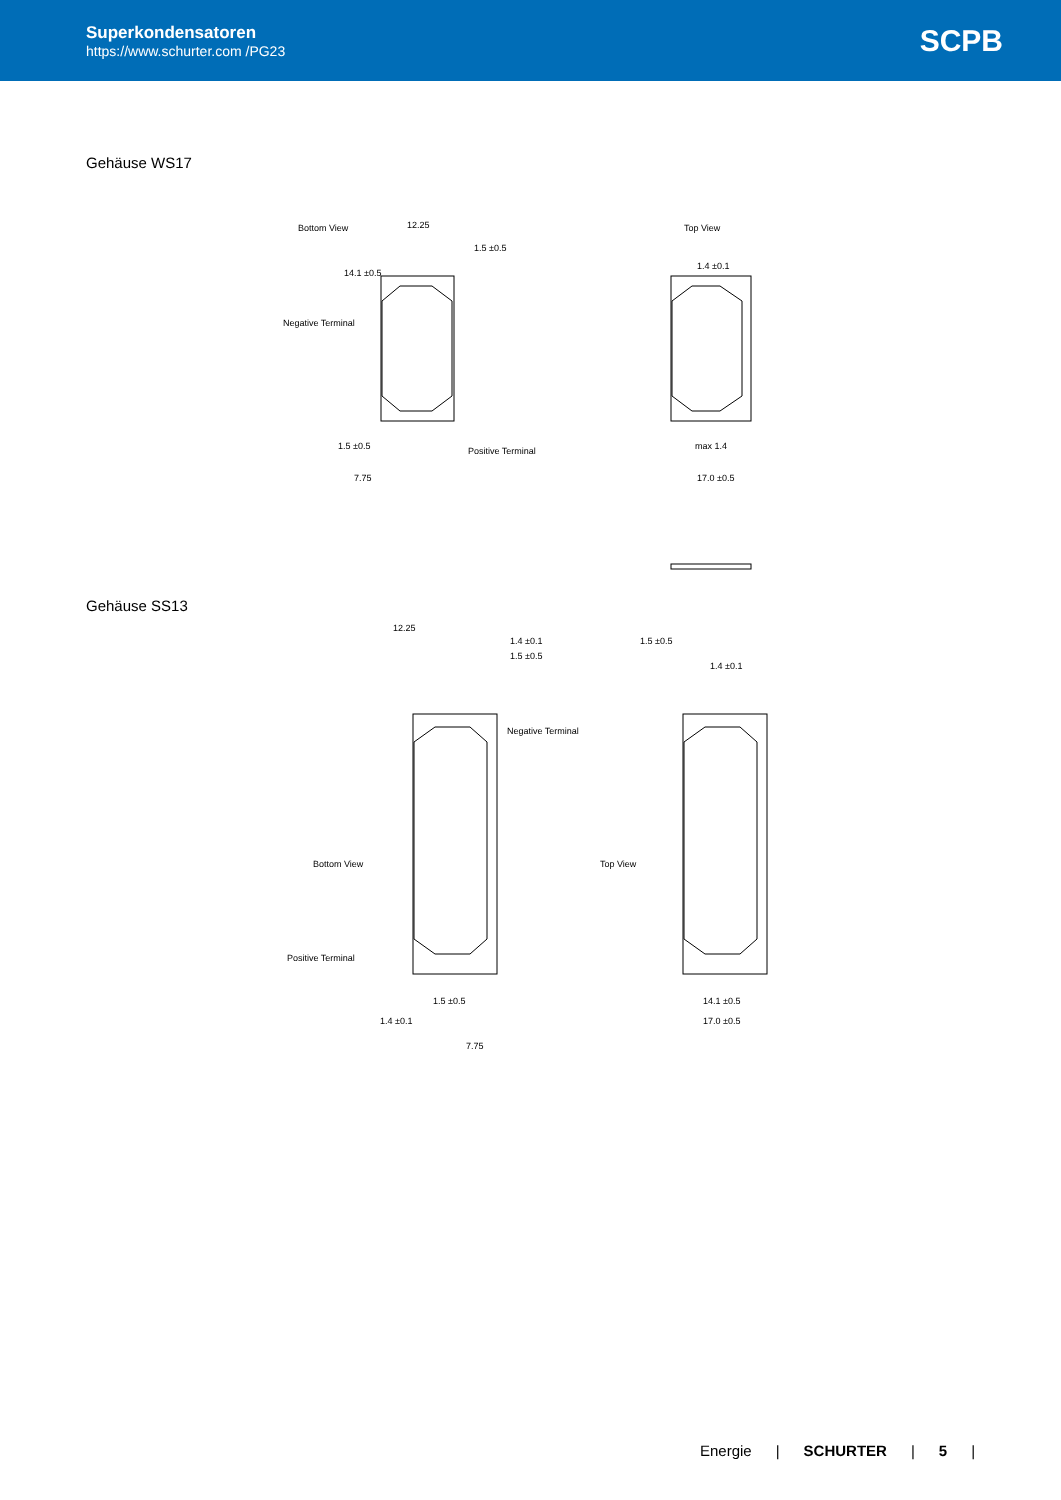Superkondensatoren
https://www.schurter.com /PG23
SCPB
Gehäuse WS17
Bottom View
Negative Terminal
Positive Terminal
12.25
1.5 ±0.5
14.1 ±0.5
1.5 ±0.5
7.75
Top View
1.4 ±0.1
max 1.4
17.0 ±0.5
Gehäuse SS13
12.25
1.4 ±0.1
1.5 ±0.5
Negative Terminal
Bottom View
Positive Terminal
1.5 ±0.5
1.4 ±0.1
7.75
1.5 ±0.5
1.4 ±0.1
Top View
14.1 ±0.5
17.0 ±0.5
Energie | SCHURTER | 5 |